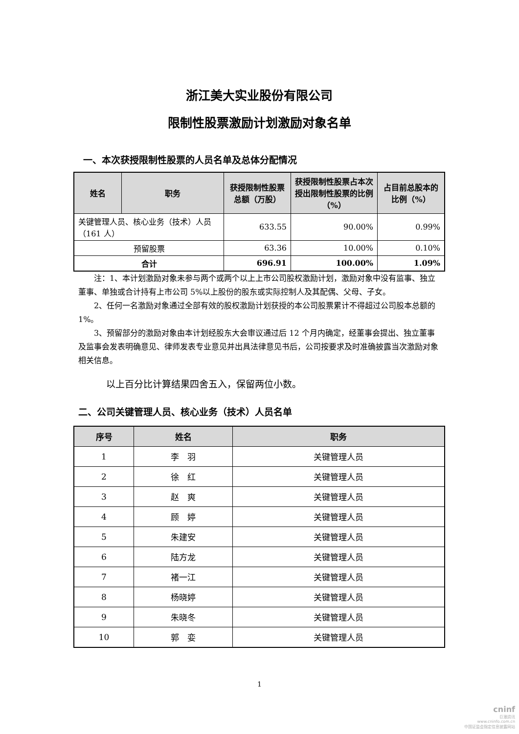浙江美大实业股份有限公司
限制性股票激励计划激励对象名单
一、本次获授限制性股票的人员名单及总体分配情况
| 姓名 | 职务 | 获授限制性股票总额（万股） | 获授限制性股票占本次授出限制性股票的比例（%） | 占目前总股本的比例（%） |
| --- | --- | --- | --- | --- |
| 关键管理人员、核心业务（技术）人员（161 人） | | 633.55 | 90.00% | 0.99% |
| 预留股票 | | 63.36 | 10.00% | 0.10% |
| 合计 | | 696.91 | 100.00% | 1.09% |
注：1、本计划激励对象未参与两个或两个以上上市公司股权激励计划，激励对象中没有监事、独立董事、单独或合计持有上市公司 5%以上股份的股东或实际控制人及其配偶、父母、子女。
2、任何一名激励对象通过全部有效的股权激励计划获授的本公司股票累计不得超过公司股本总额的 1%。
3、预留部分的激励对象由本计划经股东大会审议通过后 12 个月内确定，经董事会提出、独立董事及监事会发表明确意见、律师发表专业意见并出具法律意见书后，公司按要求及时准确披露当次激励对象相关信息。
以上百分比计算结果四舍五入，保留两位小数。
二、公司关键管理人员、核心业务（技术）人员名单
| 序号 | 姓名 | 职务 |
| --- | --- | --- |
| 1 | 李 羽 | 关键管理人员 |
| 2 | 徐 红 | 关键管理人员 |
| 3 | 赵 爽 | 关键管理人员 |
| 4 | 顾 婷 | 关键管理人员 |
| 5 | 朱建安 | 关键管理人员 |
| 6 | 陆方龙 | 关键管理人员 |
| 7 | 褚一江 | 关键管理人员 |
| 8 | 杨晓婷 | 关键管理人员 |
| 9 | 朱晓冬 | 关键管理人员 |
| 10 | 郭 娈 | 关键管理人员 |
1
cninf
巨潮资讯
www.cninfo.com.cn
中国证监会指定信息披露网站